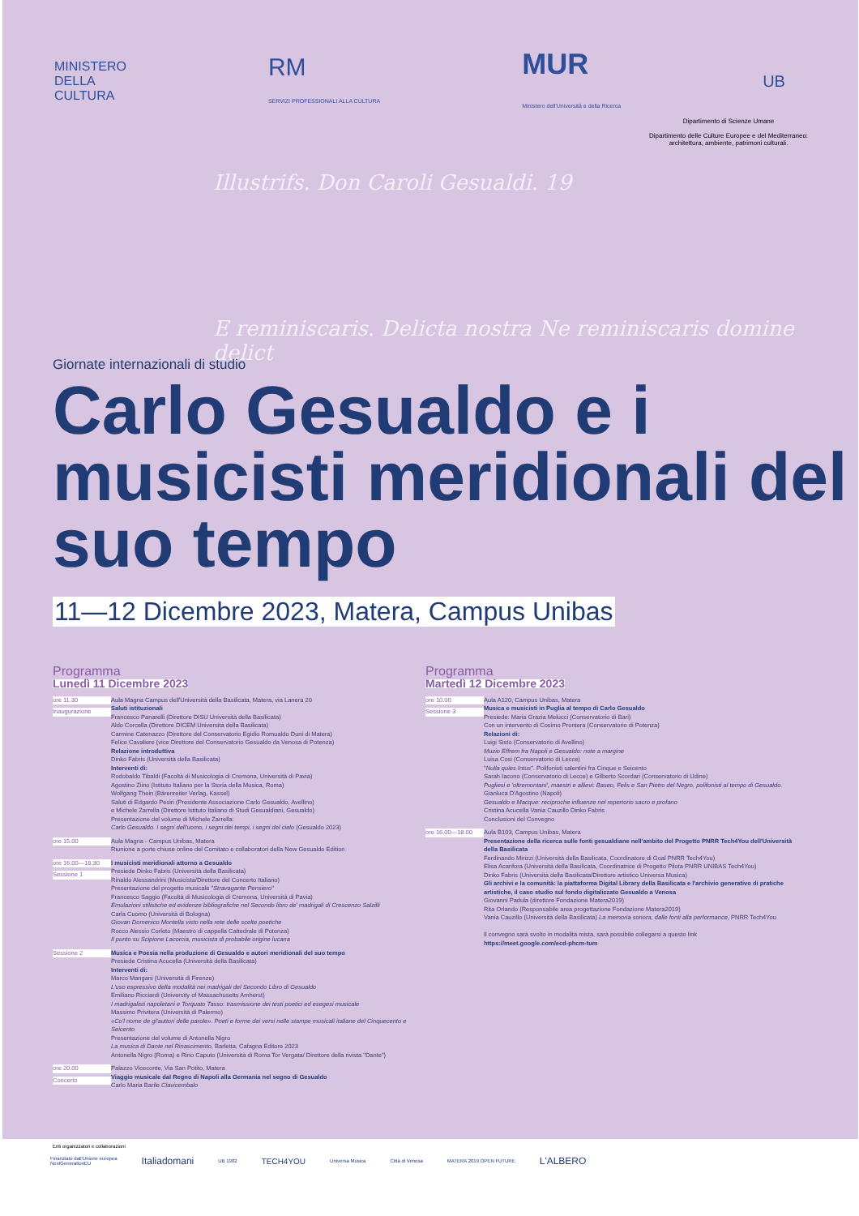MINISTERO
DELLA
CULTURA
RM
SERVIZI PROFESSIONALI ALLA CULTURA
MUR
Ministero dell'Università e della Ricerca
UB
Dipartimento di Scienze Umane
Dipartimento delle Culture Europee e del Mediterraneo: architettura, ambiente, patrimoni culturali.
Illustrifs. Don Caroli Gesualdi. 19
E reminiscaris. Delicta nostra Ne reminiscaris domine delict
Giornate internazionali di studio
Carlo Gesualdo e i musicisti meridionali del suo tempo
11—12 Dicembre 2023, Matera, Campus Unibas
Programma
Lunedì 11 Dicembre 2023
ore 11.30
Inaugurazione
Aula Magna Campus dell'Università della Basilicata, Matera, via Lanera 20
Saluti istituzionali
Francesco Panarelli (Direttore DISU Università della Basilicata)
Aldo Corcella (Direttore DICEM Università della Basilicata)
Carmine Catenazzo (Direttore del Conservatorio Egidio Romualdo Duni di Matera)
Felice Cavaliere (vice Direttore del Conservatorio Gesualdo da Venosa di Potenza)
Relazione introduttiva
Dinko Fabris (Università della Basilicata)
Interventi di:
Rodobaldo Tibaldi (Facoltà di Musicologia di Cremona, Università di Pavia)
Agostino Ziino (Istituto Italiano per la Storia della Musica, Roma)
Wolfgang Thein (Bärenreiter Verlag, Kassel)
Saluti di Edgardo Pesiri (Presidente Associazione Carlo Gesualdo, Avellino)
e Michele Zarrella (Direttore Istituto Italiano di Studi Gesualdiani, Gesualdo)
Presentazione del volume di Michele Zarrella:
Carlo Gesualdo. I segni dell'uomo, i segni dei tempi, i segni del cielo (Gesualdo 2023)
ore 15.00 Aula Magna - Campus Unibas, Matera
Riunione a porte chiuse online del Comitato e collaboratori della New Gesualdo Edition
ore 16.00—18.30
Sessione 1
I musicisti meridionali attorno a Gesualdo
Presiede Dinko Fabris (Università della Basilicata)
Rinaldo Alessandrini (Musicista/Direttore del Concerto Italiano)
Presentazione del progetto musicale "Stravagante Pensiero"
Francesco Saggio (Facoltà di Musicologia di Cremona, Università di Pavia)
Emulazioni stilistiche ed evidenze bibliografiche nel Secondo libro de' madrigali di Crescenzo Salzilli
Carla Cuomo (Università di Bologna)
Giovan Domenico Montella visto nella rete delle scelte poetiche
Rocco Alessio Corleto (Maestro di cappella Cattedrale di Potenza)
Il punto su Scipione Lacorcia, musicista di probabile origine lucana
Sessione 2 Musica e Poesia nella produzione di Gesualdo e autori meridionali del suo tempo
Presiede Cristina Acucella (Università della Basilicata)
Interventi di:
Marco Mangani (Università di Firenze)
L'uso espressivo della modalità nei madrigali del Secondo Libro di Gesualdo
Emiliano Ricciardi (University of Massachusetts Amherst)
I madrigalisti napoletani e Torquato Tasso: trasmissione dei testi poetici ed esegesi musicale
Massimo Privitera (Università di Palermo)
«Co'l nome de gl'auttori delle parole». Poeti e forme dei versi nelle stampe musicali italiane del Cinquecento e Seicento
Presentazione del volume di Antonella Nigro
La musica di Dante nel Rinascimento, Barletta, Cafagna Editore 2023
Antonella Nigro (Roma) e Rino Caputo (Università di Roma Tor Vergata/ Direttore della rivista "Dante")
ore 20.00
Concerto
Palazzo Viceconte, Via San Potito, Matera
Viaggio musicale dal Regno di Napoli alla Germania nel segno di Gesualdo
Carlo Maria Barile Clavicembalo
Programma
Martedì 12 Dicembre 2023
ore 10.00
Sessione 3
Aula A120, Campus Unibas, Matera
Musica e musicisti in Puglia al tempo di Carlo Gesualdo
Presiede: Maria Grazia Melucci (Conservatorio di Bari)
Con un intervento di Cosimo Prontera (Conservatorio di Potenza)
Relazioni di:
Luigi Sisto (Conservatorio di Avellino)
Muzio Effrem fra Napoli e Gesualdo: note a margine
Luisa Cosi (Conservatorio di Lecce)
"Nulla quies Intus". Polifonisti salentini fra Cinque e Seicento
Sarah Iacono (Conservatorio di Lecce) e Gilberto Scordari (Conservatorio di Udine)
Pugliesi e 'oltremontani', maestri e allievi: Baseo, Felis e San Pietro del Negro, polifonisti al tempo di Gesualdo.
Gianluca D'Agostino (Napoli)
Gesualdo e Macque: reciproche influenze nel repertorio sacro e profano
Cristina Acucella Vania Cauzillo Dinko Fabris
Conclusioni del Convegno
ore 16.00—18.00 Aula B103, Campus Unibas, Matera
Presentazione della ricerca sulle fonti gesualdiane nell'ambito del Progetto PNRR Tech4You dell'Università della Basilicata
Ferdinando Mirizzi (Università della Basilicata, Coordinatore di Goal PNRR Tech4You)
Elisa Acanfora (Università della Basilicata, Coordinatrice di Progetto Pilota PNRR UNIBAS Tech4You)
Dinko Fabris (Università della Basilicata/Direttore artistico Universa Musica)
Gli archivi e la comunità: la piattaforma Digital Library della Basilicata e l'archivio generativo di pratiche artistiche, il caso studio sul fondo digitalizzato Gesualdo a Venosa
Giovanni Padula (direttore Fondazione Matera2019)
Rita Orlando (Responsabile area progettazione Fondazione Matera2019)
Vania Cauzillo (Università della Basilicata) La memoria sonora, dalle fonti alla performance, PNRR Tech4You
Il convegno sarà svolto in modalità mista, sarà possibile collegarsi a questo link
https://meet.google.com/ecd-phcm-tum
Enti organizzatori e collaborazioni
Finanziato dall'Unione europea
NextGenerationEU Italiadomani UB 1982 TECH4YOU Universa Musica Città di Venosa MATERA 2019 OPEN FUTURE L'ALBERO